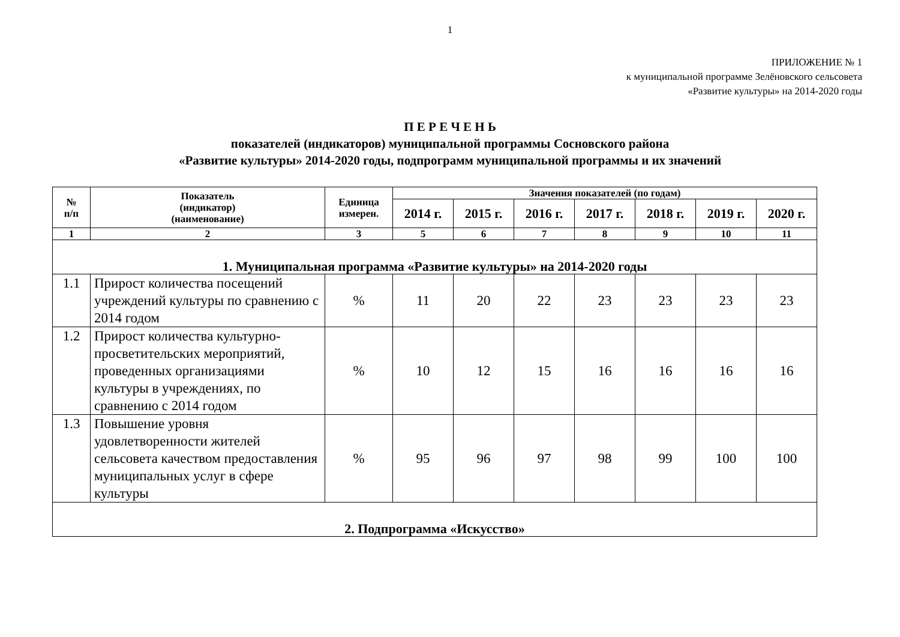1
ПРИЛОЖЕНИЕ № 1
к муниципальной программе Зелёновского сельсовета
«Развитие культуры» на 2014-2020 годы
П Е Р Е Ч Е Н Ь
показателей (индикаторов) муниципальной программы Сосновского района
«Развитие культуры» 2014-2020 годы, подпрограмм муниципальной программы и их значений
| № п/п | Показатель (индикатор) (наименование) | Единица измерен. | Значения показателей (по годам) | | | | | | |
| --- | --- | --- | --- | --- | --- | --- | --- | --- | --- |
| | | | 2014 г. | 2015 г. | 2016 г. | 2017 г. | 2018 г. | 2019 г. | 2020 г. |
| 1 | 2 | 3 | 5 | 6 | 7 | 8 | 9 | 10 | 11 |
| 1. Муниципальная программа «Развитие культуры» на 2014-2020 годы | | | | | | | | | |
| 1.1 | Прирост количества посещений учреждений культуры по сравнению с 2014 годом | % | 11 | 20 | 22 | 23 | 23 | 23 | 23 |
| 1.2 | Прирост количества культурно-просветительских мероприятий, проведенных организациями культуры в учреждениях, по сравнению с 2014 годом | % | 10 | 12 | 15 | 16 | 16 | 16 | 16 |
| 1.3 | Повышение уровня удовлетворенности жителей сельсовета качеством предоставления муниципальных услуг в сфере культуры | % | 95 | 96 | 97 | 98 | 99 | 100 | 100 |
| 2. Подпрограмма «Искусство» | | | | | | | | | |